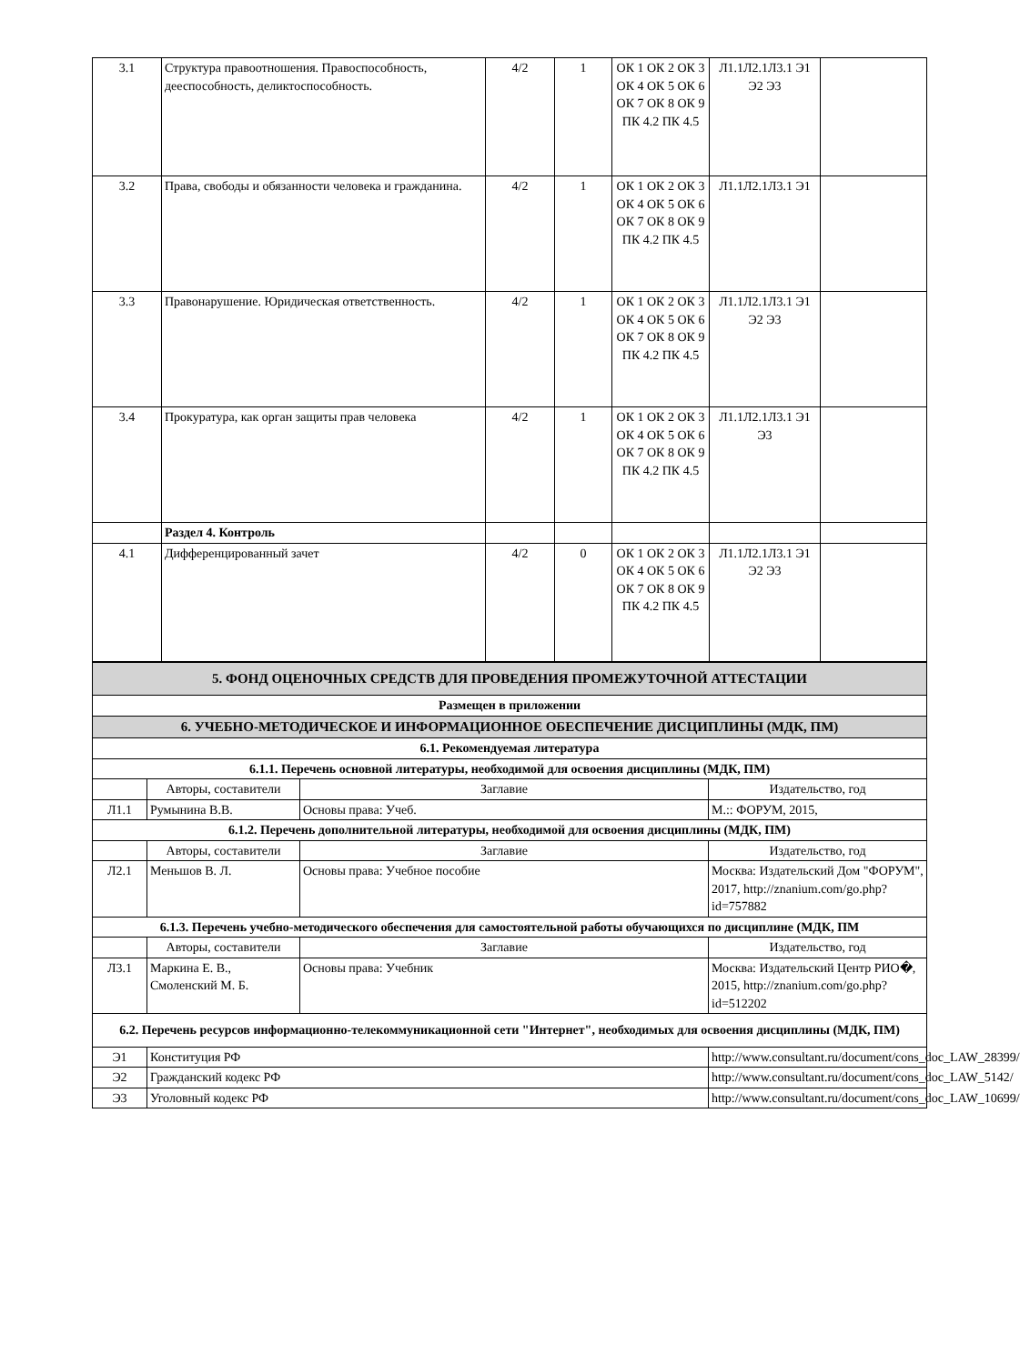| 3.1 | Структура правоотношения. Правоспособность, дееспособность, деликтоспособность. | 4/2 | 1 | ОК 1 ОК 2 ОК 3 ОК 4 ОК 5 ОК 6 ОК 7 ОК 8 ОК 9 ПК 4.2 ПК 4.5 | Л1.1Л2.1Л3.1 Э1 Э2 Э3 | |
| 3.2 | Права, свободы и обязанности человека и гражданина. | 4/2 | 1 | ОК 1 ОК 2 ОК 3 ОК 4 ОК 5 ОК 6 ОК 7 ОК 8 ОК 9 ПК 4.2 ПК 4.5 | Л1.1Л2.1Л3.1 Э1 | |
| 3.3 | Правонарушение. Юридическая ответственность. | 4/2 | 1 | ОК 1 ОК 2 ОК 3 ОК 4 ОК 5 ОК 6 ОК 7 ОК 8 ОК 9 ПК 4.2 ПК 4.5 | Л1.1Л2.1Л3.1 Э1 Э2 Э3 | |
| 3.4 | Прокуратура, как орган защиты прав человека | 4/2 | 1 | ОК 1 ОК 2 ОК 3 ОК 4 ОК 5 ОК 6 ОК 7 ОК 8 ОК 9 ПК 4.2 ПК 4.5 | Л1.1Л2.1Л3.1 Э1 Э3 | |
| | Раздел 4. Контроль | | | | | |
| 4.1 | Дифференцированный зачет | 4/2 | 0 | ОК 1 ОК 2 ОК 3 ОК 4 ОК 5 ОК 6 ОК 7 ОК 8 ОК 9 ПК 4.2 ПК 4.5 | Л1.1Л2.1Л3.1 Э1 Э2 Э3 | |
| 5. ФОНД ОЦЕНОЧНЫХ СРЕДСТВ ДЛЯ ПРОВЕДЕНИЯ ПРОМЕЖУТОЧНОЙ АТТЕСТАЦИИ | | | |
| Размещен в приложении | | | |
| 6. УЧЕБНО-МЕТОДИЧЕСКОЕ И ИНФОРМАЦИОННОЕ ОБЕСПЕЧЕНИЕ ДИСЦИПЛИНЫ (МДК, ПМ) | | | |
| 6.1. Рекомендуемая литература | | | |
| 6.1.1. Перечень основной литературы, необходимой для освоения дисциплины (МДК, ПМ) | | | |
| | Авторы, составители | Заглавие | Издательство, год |
| Л1.1 | Румынина В.В. | Основы права: Учеб. | М.:: ФОРУМ, 2015, |
| 6.1.2. Перечень дополнительной литературы, необходимой для освоения дисциплины (МДК, ПМ) | | | |
| | Авторы, составители | Заглавие | Издательство, год |
| Л2.1 | Меньшов В. Л. | Основы права: Учебное пособие | Москва: Издательский Дом "ФОРУМ", 2017, http://znanium.com/go.php?id=757882 |
| 6.1.3. Перечень учебно-методического обеспечения для самостоятельной работы обучающихся по дисциплине (МДК, ПМ | | | |
| | Авторы, составители | Заглавие | Издательство, год |
| Л3.1 | Маркина Е. В., Смоленский М. Б. | Основы права: Учебник | Москва: Издательский Центр РИО�, 2015, http://znanium.com/go.php?id=512202 |
| 6.2. Перечень ресурсов информационно-телекоммуникационной сети "Интернет", необходимых для освоения дисциплины (МДК, ПМ) | | | |
| Э1 | Конституция РФ | | http://www.consultant.ru/document/cons_doc_LAW_28399/ |
| Э2 | Гражданский кодекс РФ | | http://www.consultant.ru/document/cons_doc_LAW_5142/ |
| Э3 | Уголовный кодекс РФ | | http://www.consultant.ru/document/cons_doc_LAW_10699/ |